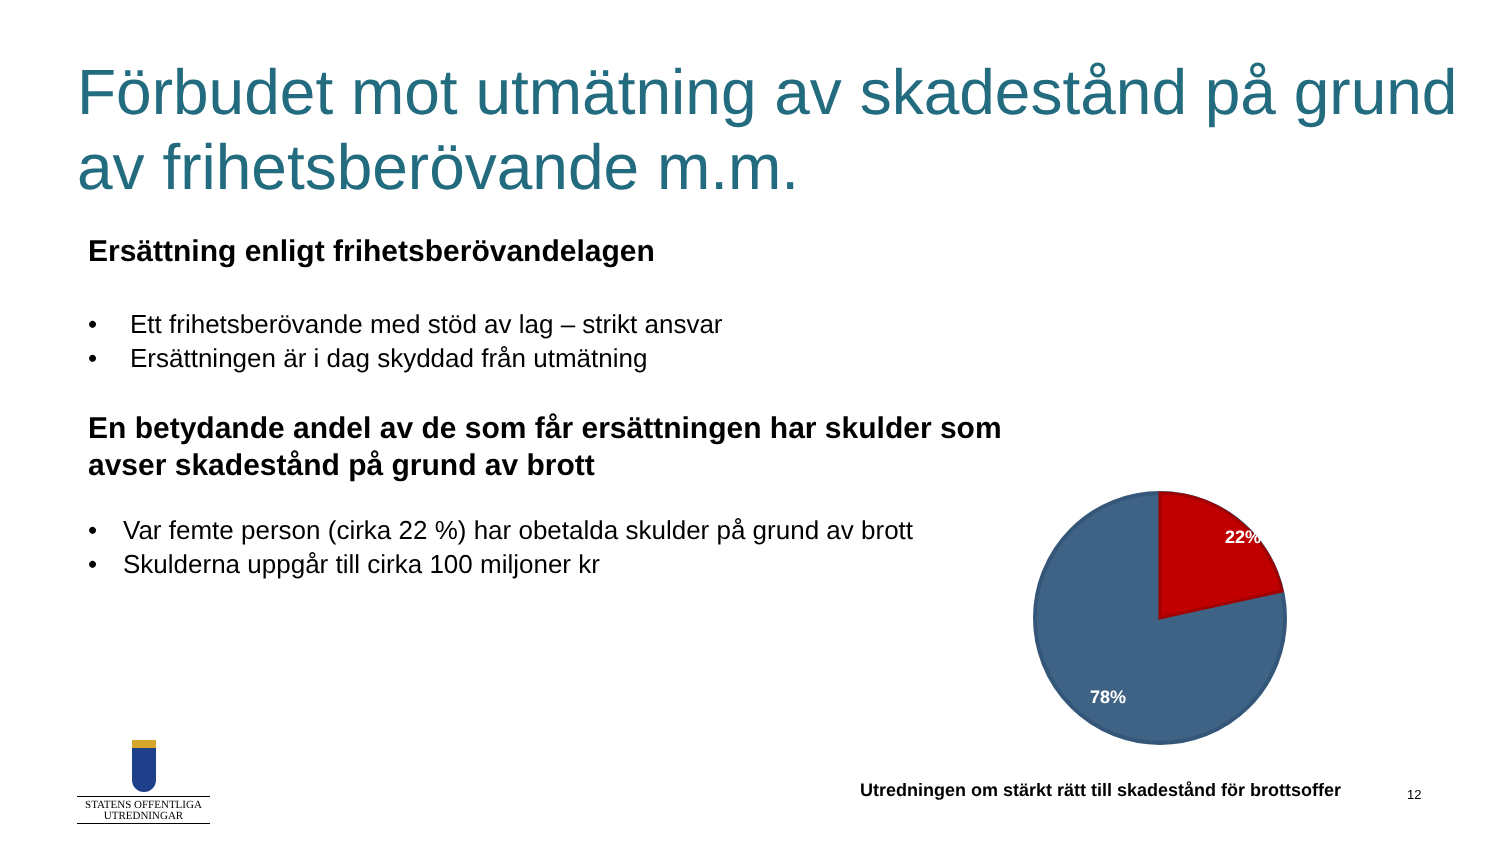Förbudet mot utmätning av skadestånd på grund av frihetsberövande m.m.
Ersättning enligt frihetsberövandelagen
• Ett frihetsberövande med stöd av lag – strikt ansvar
• Ersättningen är i dag skyddad från utmätning
En betydande andel av de som får ersättningen har skulder som avser skadestånd på grund av brott
• Var femte person (cirka 22 %) har obetalda skulder på grund av brott
• Skulderna uppgår till cirka 100 miljoner kr
22%
78%
STATENS OFFENTLIGA
UTREDNINGAR
Utredningen om stärkt rätt till skadestånd för brottsoffer
12